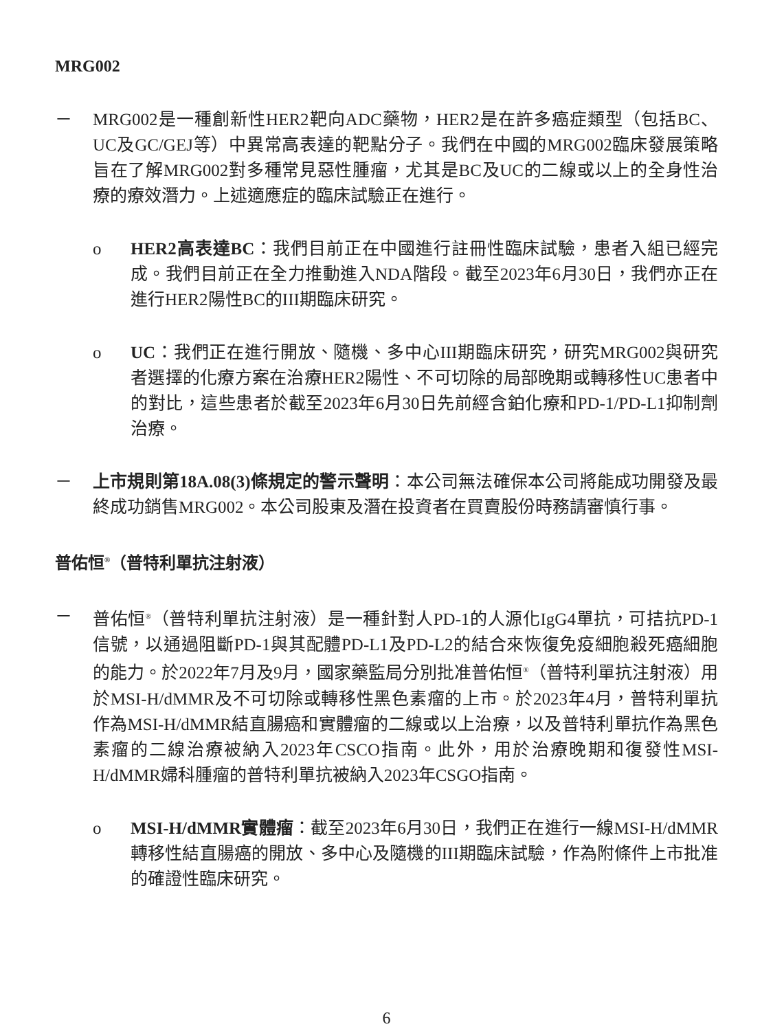MRG002
－ MRG002是一種創新性HER2靶向ADC藥物，HER2是在許多癌症類型（包括BC、UC及GC/GEJ等）中異常高表達的靶點分子。我們在中國的MRG002臨床發展策略旨在了解MRG002對多種常見惡性腫瘤，尤其是BC及UC的二線或以上的全身性治療的療效潛力。上述適應症的臨床試驗正在進行。
o HER2高表達BC：我們目前正在中國進行註冊性臨床試驗，患者入組已經完成。我們目前正在全力推動進入NDA階段。截至2023年6月30日，我們亦正在進行HER2陽性BC的III期臨床研究。
o UC：我們正在進行開放、隨機、多中心III期臨床研究，研究MRG002與研究者選擇的化療方案在治療HER2陽性、不可切除的局部晚期或轉移性UC患者中的對比，這些患者於截至2023年6月30日先前經含鉑化療和PD-1/PD-L1抑制劑治療。
－ 上市規則第18A.08(3)條規定的警示聲明：本公司無法確保本公司將能成功開發及最終成功銷售MRG002。本公司股東及潛在投資者在買賣股份時務請審慎行事。
普佑恒<sup>®</sup>（普特利單抗注射液）
－ 普佑恒<sup>®</sup>（普特利單抗注射液）是一種針對人PD-1的人源化IgG4單抗，可拮抗PD-1信號，以通過阻斷PD-1與其配體PD-L1及PD-L2的結合來恢復免疫細胞殺死癌細胞的能力。於2022年7月及9月，國家藥監局分別批准普佑恒<sup>®</sup>（普特利單抗注射液）用於MSI-H/dMMR及不可切除或轉移性黑色素瘤的上市。於2023年4月，普特利單抗作為MSI-H/dMMR結直腸癌和實體瘤的二線或以上治療，以及普特利單抗作為黑色素瘤的二線治療被納入2023年CSCO指南。此外，用於治療晚期和復發性MSI-H/dMMR婦科腫瘤的普特利單抗被納入2023年CSGO指南。
o MSI-H/dMMR實體瘤：截至2023年6月30日，我們正在進行一線MSI-H/dMMR轉移性結直腸癌的開放、多中心及隨機的III期臨床試驗，作為附條件上市批准的確證性臨床研究。
6